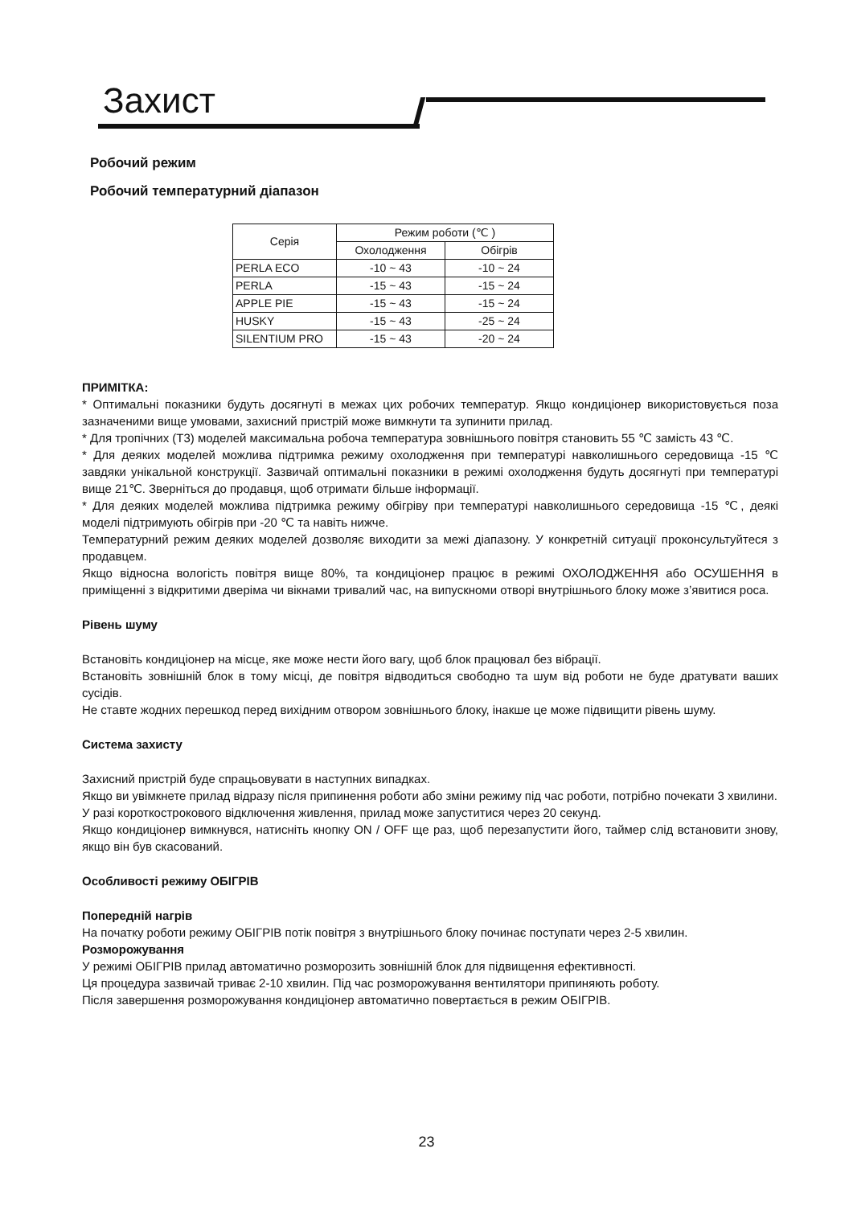Захист
Робочий режим
Робочий температурний діапазон
| Серія | Режим роботи (℃ ) | |
| --- | --- | --- |
| | Охолодження | Обігрів |
| PERLA ECO | -10 ~ 43 | -10 ~ 24 |
| PERLA | -15 ~ 43 | -15 ~ 24 |
| APPLE PIE | -15 ~ 43 | -15 ~ 24 |
| HUSKY | -15 ~ 43 | -25 ~ 24 |
| SILENTIUM PRO | -15 ~ 43 | -20 ~ 24 |
ПРИМІТКА:
* Оптимальні показники будуть досягнуті в межах цих робочих температур. Якщо кондиціонер використовується поза зазначеними вище умовами, захисний пристрій може вимкнути та зупинити прилад.
* Для тропічних (T3) моделей максимальна робоча температура зовнішнього повітря становить 55 ℃ замість 43 ℃.
* Для деяких моделей можлива підтримка режиму охолодження при температурі навколишнього середовища -15 ℃ завдяки унікальной конструкції. Зазвичай оптимальні показники в режимі охолодження будуть досягнуті при температурі вище 21℃. Зверніться до продавця, щоб отримати більше інформації.
* Для деяких моделей можлива підтримка режиму обігріву при температурі навколишнього середовища -15 ℃, деякі моделі підтримують обігрів при -20 ℃ та навіть нижче.
Температурний режим деяких моделей дозволяє виходити за межі діапазону. У конкретній ситуації проконсультуйтеся з продавцем.
Якщо відносна вологість повітря вище 80%, та кондиціонер працює в режимі ОХОЛОДЖЕННЯ або ОСУШЕННЯ в приміщенні з відкритими дверіма чи вікнами тривалий час, на випускноми отворі внутрішнього блоку може з’явитися роса.
Рівень шуму
Встановіть кондиціонер на місце, яке може нести його вагу, щоб блок працювал без вібрації.
Встановіть зовнішній блок в тому місці, де повітря відводиться свободно та шум від роботи не буде дратувати ваших сусідів.
Не ставте жодних перешкод перед вихідним отвором зовнішнього блоку, інакше це може підвищити рівень шуму.
Система захисту
Захисний пристрій буде спрацьовувати в наступних випадках.
Якщо ви увімкнете прилад відразу після припинення роботи або зміни режиму під час роботи, потрібно почекати 3 хвилини.
У разі короткострокового відключення живлення, прилад може запуститися через 20 секунд.
Якщо кондиціонер вимкнувся, натисніть кнопку ON / OFF ще раз, щоб перезапустити його, таймер слід встановити знову, якщо він був скасований.
Особливості режиму ОБІГРІВ
Попередній нагрів
На початку роботи режиму ОБІГРІВ потік повітря з внутрішнього блоку починає поступати через 2-5 хвилин.
Розморожування
У режимі ОБІГРІВ прилад автоматично розморозить зовнішній блок для підвищення ефективності.
Ця процедура зазвичай триває 2-10 хвилин. Під час розморожування вентилятори припиняють роботу.
Після завершення розморожування кондиціонер автоматично повертається в режим ОБІГРІВ.
23